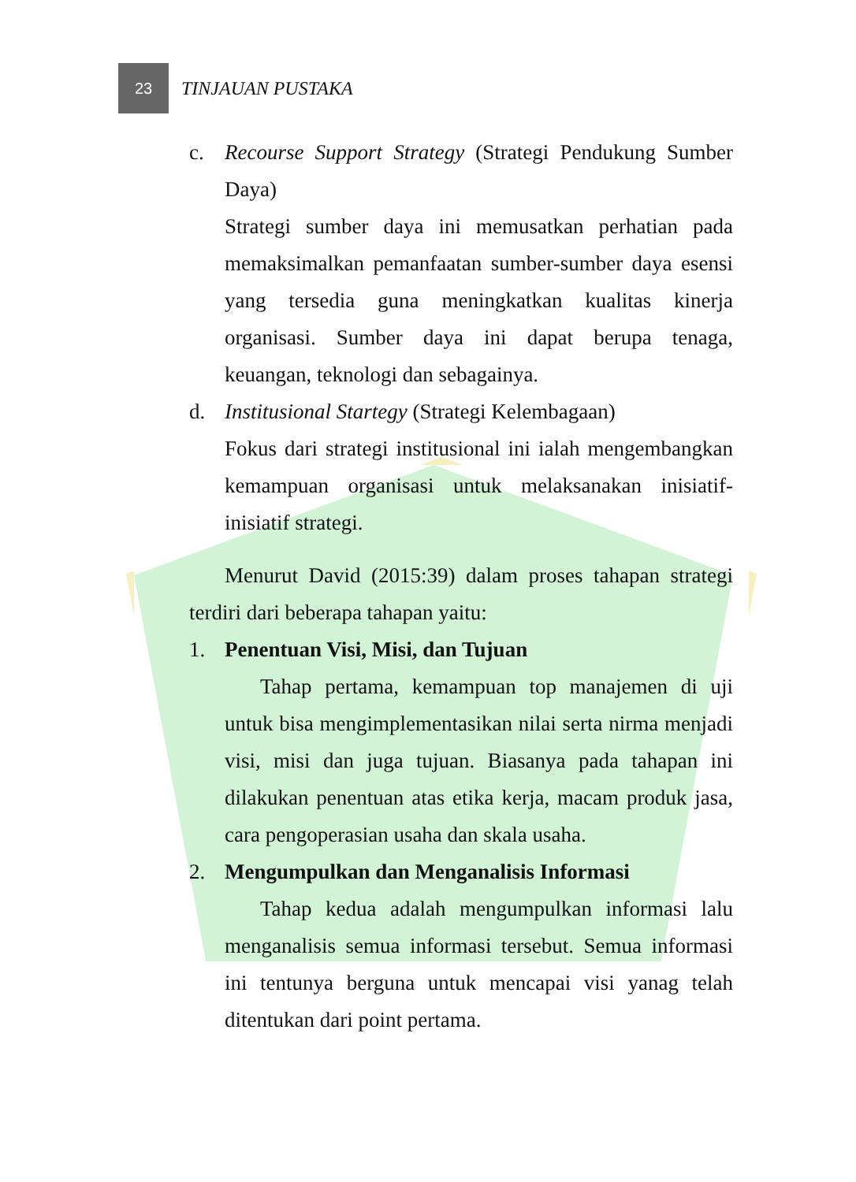23
TINJAUAN PUSTAKA
c. Recourse Support Strategy (Strategi Pendukung Sumber Daya)
Strategi sumber daya ini memusatkan perhatian pada memaksimalkan pemanfaatan sumber-sumber daya esensi yang tersedia guna meningkatkan kualitas kinerja organisasi. Sumber daya ini dapat berupa tenaga, keuangan, teknologi dan sebagainya.
d. Institusional Startegy (Strategi Kelembagaan)
Fokus dari strategi institusional ini ialah mengembangkan kemampuan organisasi untuk melaksanakan inisiatif-inisiatif strategi.
Menurut David (2015:39) dalam proses tahapan strategi terdiri dari beberapa tahapan yaitu:
1. Penentuan Visi, Misi, dan Tujuan
Tahap pertama, kemampuan top manajemen di uji untuk bisa mengimplementasikan nilai serta nirma menjadi visi, misi dan juga tujuan. Biasanya pada tahapan ini dilakukan penentuan atas etika kerja, macam produk jasa, cara pengoperasian usaha dan skala usaha.
2. Mengumpulkan dan Menganalisis Informasi
Tahap kedua adalah mengumpulkan informasi lalu menganalisis semua informasi tersebut. Semua informasi ini tentunya berguna untuk mencapai visi yanag telah ditentukan dari point pertama.